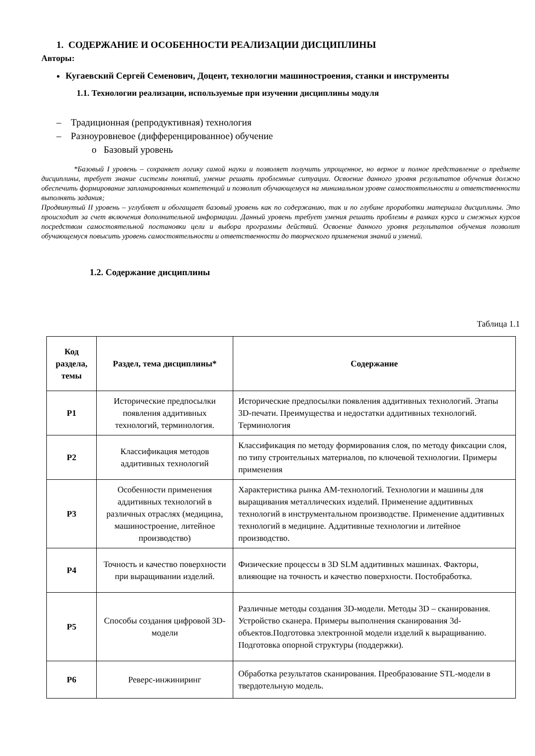1. СОДЕРЖАНИЕ И ОСОБЕННОСТИ РЕАЛИЗАЦИИ ДИСЦИПЛИНЫ
Авторы:
Кугаевский Сергей Семенович, Доцент, технологии машиностроения, станки и инструменты
1.1. Технологии реализации, используемые при изучении дисциплины модуля
– Традиционная (репродуктивная) технология
– Разноуровневое (дифференцированное) обучение
o Базовый уровень
*Базовый I уровень – сохраняет логику самой науки и позволяет получить упрощенное, но верное и полное представление о предмете дисциплины, требует знание системы понятий, умение решать проблемные ситуации. Освоение данного уровня результатов обучения должно обеспечить формирование запланированных компетенций и позволит обучающемуся на минимальном уровне самостоятельности и ответственности выполнять задания;
Продвинутый II уровень – углубляет и обогащает базовый уровень как по содержанию, так и по глубине проработки материала дисциплины. Это происходит за счет включения дополнительной информации. Данный уровень требует умения решать проблемы в рамках курса и смежных курсов посредством самостоятельной постановки цели и выбора программы действий. Освоение данного уровня результатов обучения позволит обучающемуся повысить уровень самостоятельности и ответственности до творческого применения знаний и умений.
1.2. Содержание дисциплины
Таблица 1.1
| Код раздела, темы | Раздел, тема дисциплины* | Содержание |
| --- | --- | --- |
| Р1 | Исторические предпосылки появления аддитивных технологий, терминология. | Исторические предпосылки появления аддитивных технологий. Этапы 3D-печати. Преимущества и недостатки аддитивных технологий. Терминология |
| Р2 | Классификация методов аддитивных технологий | Классификация по методу формирования слоя, по методу фиксации слоя, по типу строительных материалов, по ключевой технологии. Примеры применения |
| Р3 | Особенности применения аддитивных технологий в различных отраслях (медицина, машиностроение, литейное производство) | Характеристика рынка АМ-технологий. Технологии и машины для выращивания металлических изделий. Применение аддитивных технологий в инструментальном производстве. Применение аддитивных технологий в медицине. Аддитивные технологии и литейное производство. |
| Р4 | Точность и качество поверхности при выращивании изделий. | Физические процессы в 3D SLM аддитивных машинах. Факторы, влияющие на точность и качество поверхности. Постобработка. |
| Р5 | Способы создания цифровой 3D-модели | Различные методы создания 3D-модели. Методы 3D – сканирования. Устройство сканера. Примеры выполнения сканирования 3d-объектов.Подготовка электронной модели изделий к выращиванию. Подготовка опорной структуры (поддержки). |
| Р6 | Реверс-инжиниринг | Обработка результатов сканирования. Преобразование STL-модели в твердотельную модель. |